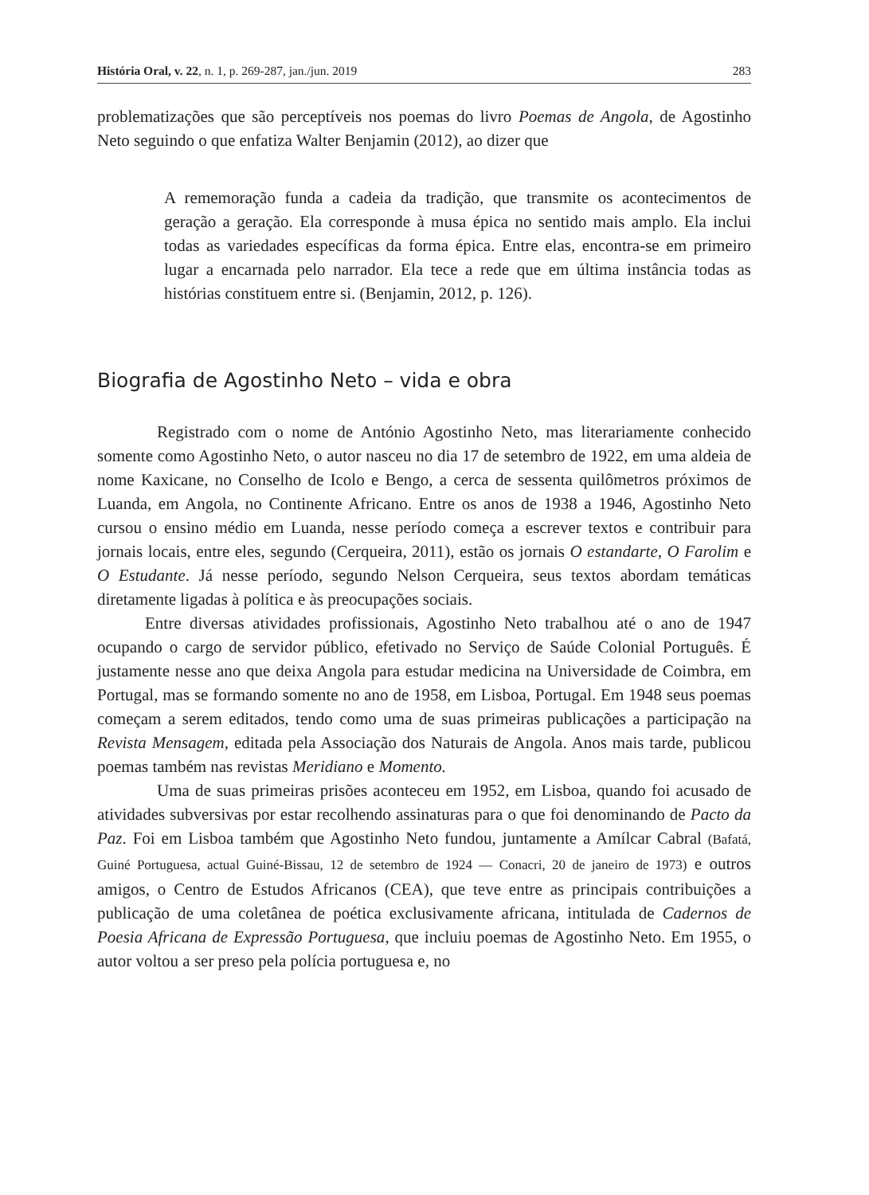História Oral, v. 22, n. 1, p. 269-287, jan./jun. 2019 283
problematizações que são perceptíveis nos poemas do livro Poemas de Angola, de Agostinho Neto seguindo o que enfatiza Walter Benjamin (2012), ao dizer que
A rememoração funda a cadeia da tradição, que transmite os acontecimentos de geração a geração. Ela corresponde à musa épica no sentido mais amplo. Ela inclui todas as variedades específicas da forma épica. Entre elas, encontra-se em primeiro lugar a encarnada pelo narrador. Ela tece a rede que em última instância todas as histórias constituem entre si. (Benjamin, 2012, p. 126).
Biografia de Agostinho Neto – vida e obra
Registrado com o nome de António Agostinho Neto, mas literariamente conhecido somente como Agostinho Neto, o autor nasceu no dia 17 de setembro de 1922, em uma aldeia de nome Kaxicane, no Conselho de Icolo e Bengo, a cerca de sessenta quilômetros próximos de Luanda, em Angola, no Continente Africano. Entre os anos de 1938 a 1946, Agostinho Neto cursou o ensino médio em Luanda, nesse período começa a escrever textos e contribuir para jornais locais, entre eles, segundo (Cerqueira, 2011), estão os jornais O estandarte, O Farolim e O Estudante. Já nesse período, segundo Nelson Cerqueira, seus textos abordam temáticas diretamente ligadas à política e às preocupações sociais.
Entre diversas atividades profissionais, Agostinho Neto trabalhou até o ano de 1947 ocupando o cargo de servidor público, efetivado no Serviço de Saúde Colonial Português. É justamente nesse ano que deixa Angola para estudar medicina na Universidade de Coimbra, em Portugal, mas se formando somente no ano de 1958, em Lisboa, Portugal. Em 1948 seus poemas começam a serem editados, tendo como uma de suas primeiras publicações a participação na Revista Mensagem, editada pela Associação dos Naturais de Angola. Anos mais tarde, publicou poemas também nas revistas Meridiano e Momento.
Uma de suas primeiras prisões aconteceu em 1952, em Lisboa, quando foi acusado de atividades subversivas por estar recolhendo assinaturas para o que foi denominando de Pacto da Paz. Foi em Lisboa também que Agostinho Neto fundou, juntamente a Amílcar Cabral (Bafatá, Guiné Portuguesa, actual Guiné-Bissau, 12 de setembro de 1924 — Conacri, 20 de janeiro de 1973) e outros amigos, o Centro de Estudos Africanos (CEA), que teve entre as principais contribuições a publicação de uma coletânea de poética exclusivamente africana, intitulada de Cadernos de Poesia Africana de Expressão Portuguesa, que incluiu poemas de Agostinho Neto. Em 1955, o autor voltou a ser preso pela polícia portuguesa e, no